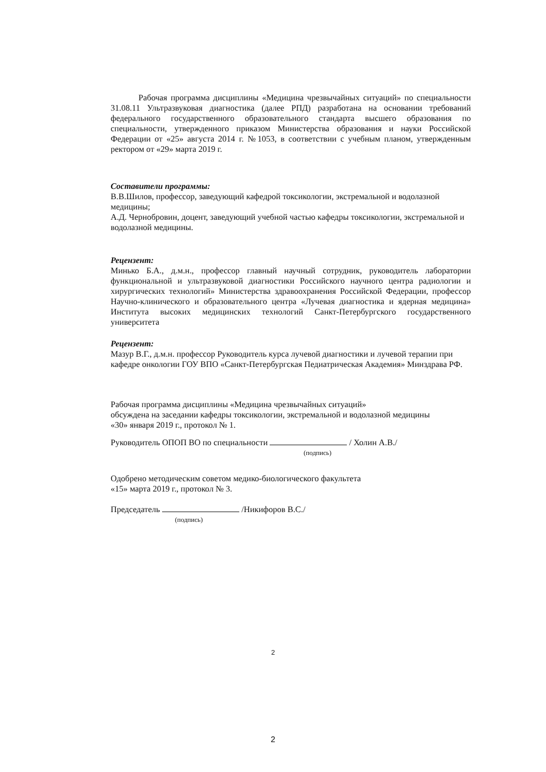Рабочая программа дисциплины «Медицина чрезвычайных ситуаций» по специальности 31.08.11 Ультразвуковая диагностика (далее РПД) разработана на основании требований федерального государственного образовательного стандарта высшего образования по специальности, утвержденного приказом Министерства образования и науки Российской Федерации от «25» августа 2014 г. №1053, в соответствии с учебным планом, утвержденным ректором от «29» марта 2019 г.
Составители программы:
В.В.Шилов, профессор, заведующий кафедрой токсикологии, экстремальной и водолазной медицины;
А.Д. Чернобровин, доцент, заведующий учебной частью кафедры токсикологии, экстремальной и водолазной медицины.
Рецензент:
Минько Б.А., д.м.н., профессор главный научный сотрудник, руководитель лаборатории функциональной и ультразвуковой диагностики Российского научного центра радиологии и хирургических технологий» Министерства здравоохранения Российской Федерации, профессор Научно-клинического и образовательного центра «Лучевая диагностика и ядерная медицина» Института высоких медицинских технологий Санкт-Петербургского государственного университета
Рецензент:
Мазур В.Г., д.м.н. профессор Руководитель курса лучевой диагностики и лучевой терапии при кафедре онкологии ГОУ ВПО «Санкт-Петербургская Педиатрическая Академия» Минздрава РФ.
Рабочая программа дисциплины «Медицина чрезвычайных ситуаций»
обсуждена на заседании кафедры токсикологии, экстремальной и водолазной медицины
«30» января 2019 г., протокол № 1.
Руководитель ОПОП ВО по специальности / Холин А.В./
(подпись)
Одобрено методическим советом медико-биологического факультета
«15» марта 2019 г., протокол № 3.
Председатель /Никифоров В.С./
(подпись)
2
2